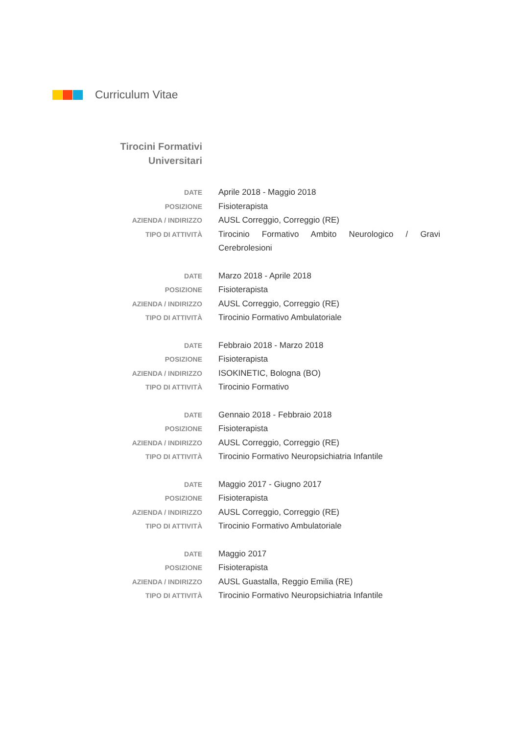Curriculum Vitae
Tirocini Formativi
Universitari
DATE
Aprile 2018 - Maggio 2018
POSIZIONE
Fisioterapista
AZIENDA / INDIRIZZO
AUSL Correggio, Correggio (RE)
TIPO DI ATTIVITÀ
Tirocinio Formativo Ambito Neurologico / Gravi Cerebrolesioni
DATE
Marzo 2018 - Aprile 2018
POSIZIONE
Fisioterapista
AZIENDA / INDIRIZZO
AUSL Correggio, Correggio (RE)
TIPO DI ATTIVITÀ
Tirocinio Formativo Ambulatoriale
DATE
Febbraio 2018 - Marzo 2018
POSIZIONE
Fisioterapista
AZIENDA / INDIRIZZO
ISOKINETIC, Bologna (BO)
TIPO DI ATTIVITÀ
Tirocinio Formativo
DATE
Gennaio 2018 - Febbraio 2018
POSIZIONE
Fisioterapista
AZIENDA / INDIRIZZO
AUSL Correggio, Correggio (RE)
TIPO DI ATTIVITÀ
Tirocinio Formativo Neuropsichiatria Infantile
DATE
Maggio 2017 - Giugno 2017
POSIZIONE
Fisioterapista
AZIENDA / INDIRIZZO
AUSL Correggio, Correggio (RE)
TIPO DI ATTIVITÀ
Tirocinio Formativo Ambulatoriale
DATE
Maggio 2017
POSIZIONE
Fisioterapista
AZIENDA / INDIRIZZO
AUSL Guastalla, Reggio Emilia (RE)
TIPO DI ATTIVITÀ
Tirocinio Formativo Neuropsichiatria Infantile